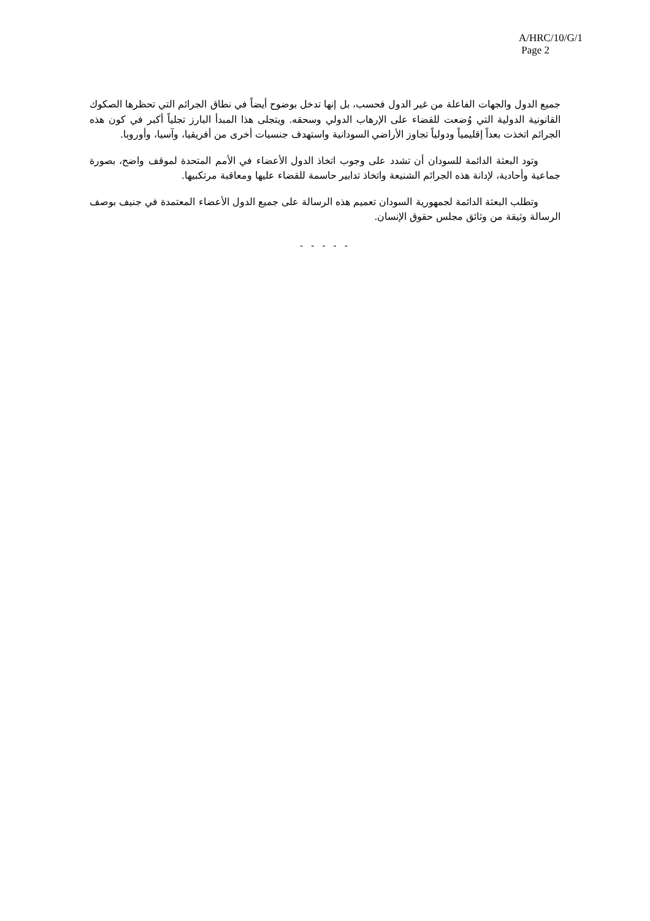A/HRC/10/G/1
Page 2
جميع الدول والجهات الفاعلة من غير الدول فحسب، بل إنها تدخل بوضوح أيضاً في نطاق الجرائم التي تحظرها الصكوك القانونية الدولية التي وُضعت للقضاء على الإرهاب الدولي وسحقه. ويتجلى هذا المبدأ البارز تجلياً أكبر في كون هذه الجرائم اتخذت بعداً إقليمياً ودولياً تجاوز الأراضي السودانية واستهدف جنسيات أخرى من أفريقيا، وآسيا، وأوروبا.
وتود البعثة الدائمة للسودان أن تشدد على وجوب اتخاذ الدول الأعضاء في الأمم المتحدة لموقف واضح، بصورة جماعية وأحادية، لإدانة هذه الجرائم الشنيعة واتخاذ تدابير حاسمة للقضاء عليها ومعاقبة مرتكبيها.
وتطلب البعثة الدائمة لجمهورية السودان تعميم هذه الرسالة على جميع الدول الأعضاء المعتمدة في جنيف بوصف الرسالة وثيقة من وثائق مجلس حقوق الإنسان.
- - - - -